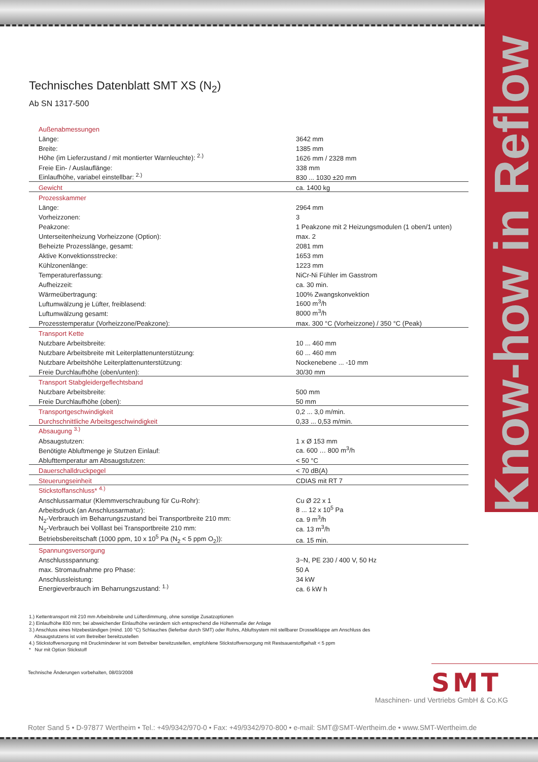Know-how in Reflow
Technisches Datenblatt SMT XS (N<sub>2</sub>)
Ab SN 1317-500
| Außenabmessungen | |
| Länge: | 3642 mm |
| Breite: | 1385 mm |
| Höhe (im Lieferzustand / mit montierter Warnleuchte): <sup>2.)</sup> | 1626 mm / 2328 mm |
| Freie Ein- / Auslauflänge: | 338 mm |
| Einlaufhöhe, variabel einstellbar: <sup>2.)</sup> | 830 ... 1030 ±20 mm |
| Gewicht | ca. 1400 kg |
| Prozesskammer | |
| Länge: | 2964 mm |
| Vorheizzonen: | 3 |
| Peakzone: | 1 Peakzone mit 2 Heizungsmodulen (1 oben/1 unten) |
| Unterseitenheizung Vorheizzone (Option): | max. 2 |
| Beheizte Prozesslänge, gesamt: | 2081 mm |
| Aktive Konvektionsstrecke: | 1653 mm |
| Kühlzonenlänge: | 1223 mm |
| Temperaturerfassung: | NiCr-Ni Fühler im Gasstrom |
| Aufheizzeit: | ca. 30 min. |
| Wärmeübertragung: | 100% Zwangskonvektion |
| Luftumwälzung je Lüfter, freiblasend: | 1600 m<sup>3</sup>/h |
| Luftumwälzung gesamt: | 8000 m<sup>3</sup>/h |
| Prozesstemperatur (Vorheizzone/Peakzone): | max. 300 °C (Vorheizzone) / 350 °C (Peak) |
| Transport Kette | |
| Nutzbare Arbeitsbreite: | 10 ... 460 mm |
| Nutzbare Arbeitsbreite mit Leiterplattenunterstützung: | 60 ... 460 mm |
| Nutzbare Arbeitshöhe Leiterplattenunterstützung: | Nockenebene ... -10 mm |
| Freie Durchlaufhöhe (oben/unten): | 30/30 mm |
| Transport Stabgleidergeflechtsband | |
| Nutzbare Arbeitsbreite: | 500 mm |
| Freie Durchlaufhöhe (oben): | 50 mm |
| Transportgeschwindigkeit | 0,2 ... 3,0 m/min. |
| Durchschnittliche Arbeitsgeschwindigkeit | 0,33 ... 0,53 m/min. |
| Absaugung <sup>3.)</sup> | |
| Absaugstutzen: | 1 x Ø 153 mm |
| Benötigte Abluftmenge je Stutzen Einlauf: | ca. 600 … 800 m<sup>3</sup>/h |
| Ablufttemperatur am Absaugstutzen: | < 50 °C |
| Dauerschalldruckpegel | < 70 dB(A) |
| Steuerungseinheit | CDIAS mit RT 7 |
| Stickstoffanschluss* <sup>4.)</sup> | |
| Anschlussarmatur (Klemmverschraubung für Cu-Rohr): | Cu Ø 22 x 1 |
| Arbeitsdruck (an Anschlussarmatur): | 8 ... 12 x 10<sup>5</sup> Pa |
| N<sub>2</sub>-Verbrauch im Beharrungszustand bei Transportbreite 210 mm: | ca. 9 m<sup>3</sup>/h |
| N<sub>2</sub>-Verbrauch bei Volllast bei Transportbreite 210 mm: | ca. 13 m<sup>3</sup>/h |
| Betriebsbereitschaft (1000 ppm, 10 x 10<sup>5</sup> Pa (N<sub>2</sub> < 5 ppm O<sub>2</sub>)): | ca. 15 min. |
| Spannungsversorgung | |
| Anschlussspannung: | 3~N, PE 230 / 400 V, 50 Hz |
| max. Stromaufnahme pro Phase: | 50 A |
| Anschlussleistung: | 34 kW |
| Energieverbrauch im Beharrungszustand: <sup>1.)</sup> | ca. 6 kW h |
1.) Kettentransport mit 210 mm Arbeitsbreite und Lüfterdimmung, ohne sonstige Zusatzoptionen
2.) Einlaufhöhe 830 mm; bei abweichender Einlaufhöhe verändern sich entsprechend die Höhenmaße der Anlage
3.) Anschluss eines hitzebeständigen (mind. 100 °C) Schlauches (lieferbar durch SMT) oder Rohrs, Abluftsystem mit stellbarer Drosselklappe am Anschluss des
Absaugstutzens ist vom Betreiber bereitzustellen
4.) Stickstoffversorgung mit Druckminderer ist vom Betreiber bereitzustellen, empfohlene Stickstoffversorgung mit Restsauerstoffgehalt < 5 ppm
* Nur mit Option Stickstoff
Technische Änderungen vorbehalten, 08/03/2008
SMT
Maschinen- und Vertriebs GmbH & Co.KG
Roter Sand 5 • D-97877 Wertheim • Tel.: +49/9342/970-0 • Fax: +49/9342/970-800 • e-mail: SMT@SMT-Wertheim.de • www.SMT-Wertheim.de